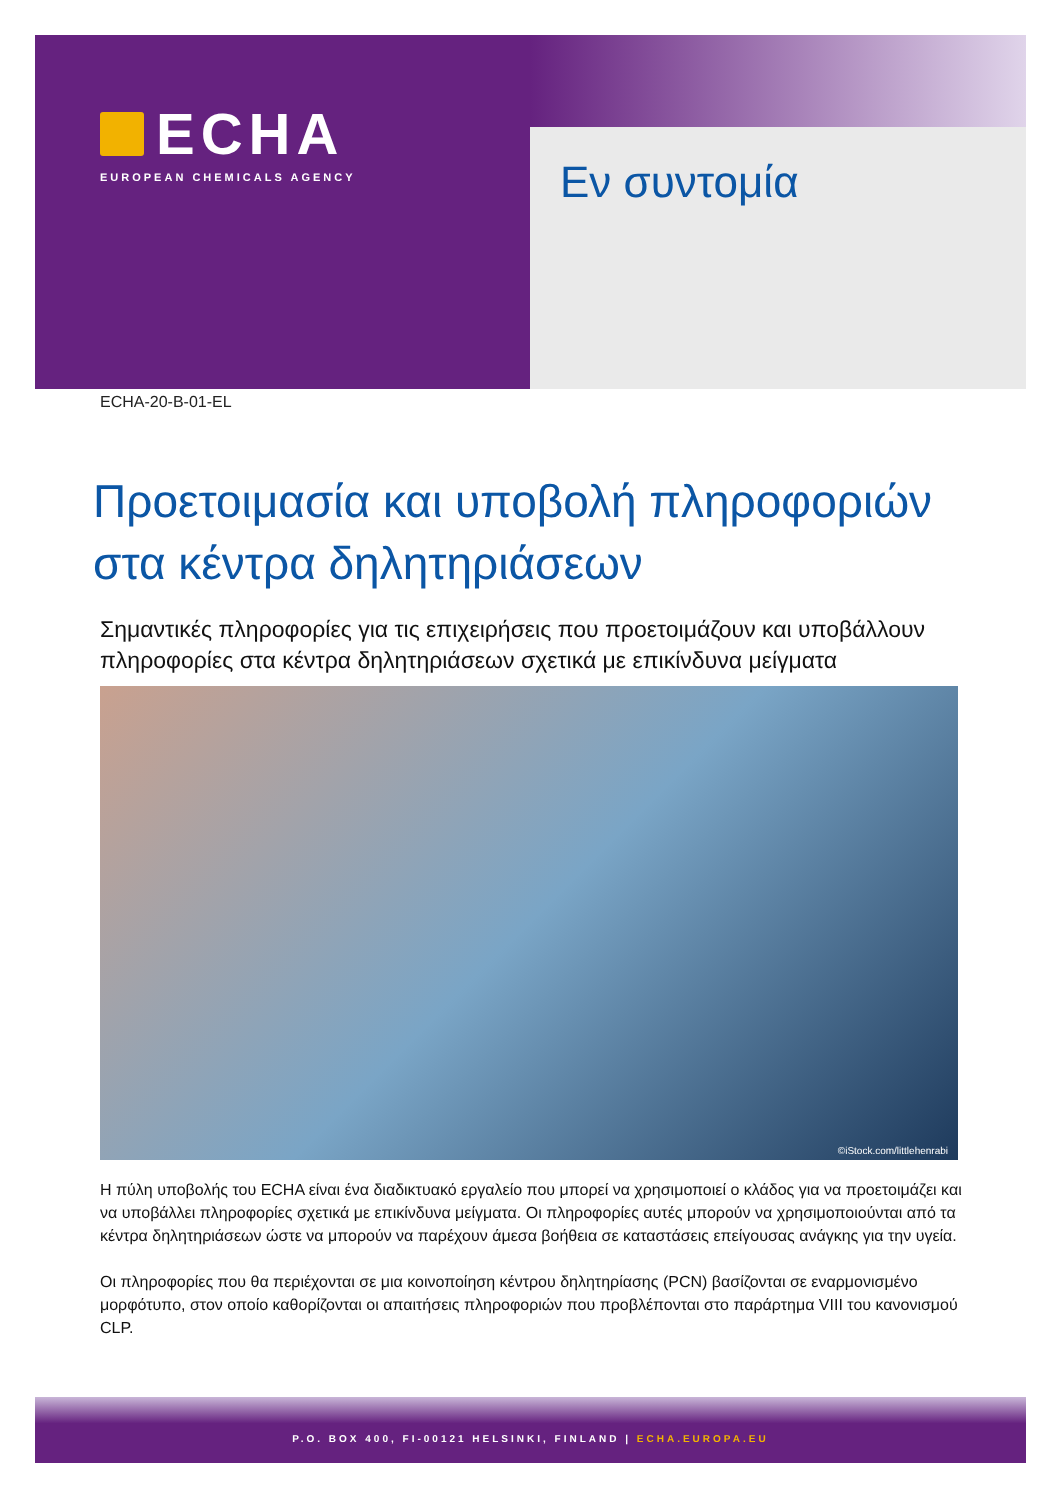ECHA
EUROPEAN CHEMICALS AGENCY
Εν συντομία
ECHA-20-B-01-EL
Προετοιμασία και υποβολή πληροφοριών στα κέντρα δηλητηριάσεων
Σημαντικές πληροφορίες για τις επιχειρήσεις που προετοιμάζουν και υποβάλλουν πληροφορίες στα κέντρα δηλητηριάσεων σχετικά με επικίνδυνα μείγματα
©iStock.com/littlehenrabi
Η πύλη υποβολής του ECHA είναι ένα διαδικτυακό εργαλείο που μπορεί να χρησιμοποιεί ο κλάδος για να προετοιμάζει και να υποβάλλει πληροφορίες σχετικά με επικίνδυνα μείγματα. Οι πληροφορίες αυτές μπορούν να χρησιμοποιούνται από τα κέντρα δηλητηριάσεων ώστε να μπορούν να παρέχουν άμεσα βοήθεια σε καταστάσεις επείγουσας ανάγκης για την υγεία.
Οι πληροφορίες που θα περιέχονται σε μια κοινοποίηση κέντρου δηλητηρίασης (PCN) βασίζονται σε εναρμονισμένο μορφότυπο, στον οποίο καθορίζονται οι απαιτήσεις πληροφοριών που προβλέπονται στο παράρτημα VIII του κανονισμού CLP.
P.O. BOX 400, FI-00121 HELSINKI, FINLAND | ECHA.EUROPA.EU